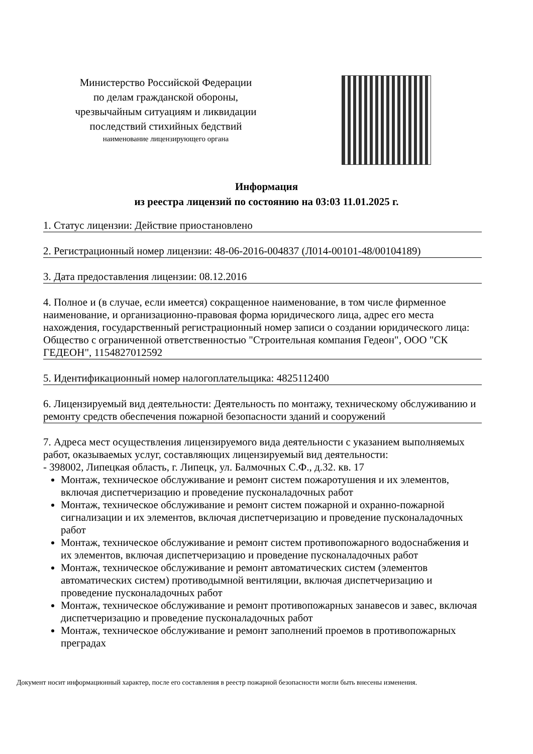Министерство Российской Федерации
по делам гражданской обороны,
чрезвычайным ситуациям и ликвидации
последствий стихийных бедствий
наименование лицензирующего органа
Информация
из реестра лицензий по состоянию на 03:03 11.01.2025 г.
1. Статус лицензии: Действие приостановлено
2. Регистрационный номер лицензии: 48-06-2016-004837 (Л014-00101-48/00104189)
3. Дата предоставления лицензии: 08.12.2016
4. Полное и (в случае, если имеется) сокращенное наименование, в том числе фирменное наименование, и организационно-правовая форма юридического лица, адрес его места нахождения, государственный регистрационный номер записи о создании юридического лица: Общество с ограниченной ответственностью "Строительная компания Гедеон", ООО "СК ГЕДЕОН", 1154827012592
5. Идентификационный номер налогоплательщика: 4825112400
6. Лицензируемый вид деятельности: Деятельность по монтажу, техническому обслуживанию и ремонту средств обеспечения пожарной безопасности зданий и сооружений
7. Адреса мест осуществления лицензируемого вида деятельности с указанием выполняемых работ, оказываемых услуг, составляющих лицензируемый вид деятельности:
- 398002, Липецкая область, г. Липецк, ул. Балмочных С.Ф., д.32. кв. 17
Монтаж, техническое обслуживание и ремонт систем пожаротушения и их элементов, включая диспетчеризацию и проведение пусконаладочных работ
Монтаж, техническое обслуживание и ремонт систем пожарной и охранно-пожарной сигнализации и их элементов, включая диспетчеризацию и проведение пусконаладочных работ
Монтаж, техническое обслуживание и ремонт систем противопожарного водоснабжения и их элементов, включая диспетчеризацию и проведение пусконаладочных работ
Монтаж, техническое обслуживание и ремонт автоматических систем (элементов автоматических систем) противодымной вентиляции, включая диспетчеризацию и проведение пусконаладочных работ
Монтаж, техническое обслуживание и ремонт противопожарных занавесов и завес, включая диспетчеризацию и проведение пусконаладочных работ
Монтаж, техническое обслуживание и ремонт заполнений проемов в противопожарных преградах
Документ носит информационный характер, после его составления в реестр пожарной безопасности могли быть внесены изменения.